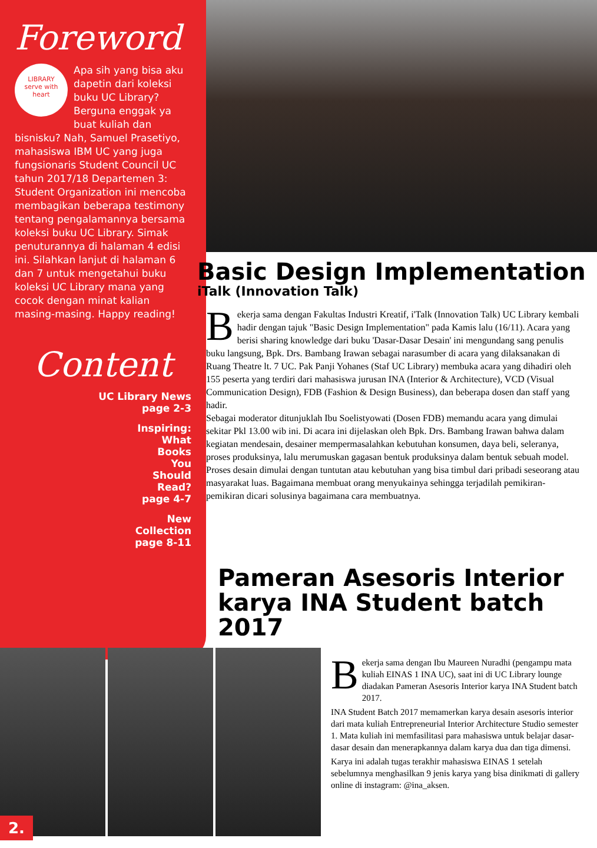Foreword
LIBRARY
serve with
heart
Apa sih yang bisa aku dapetin dari koleksi buku UC Library? Berguna enggak ya buat kuliah dan bisnisku? Nah, Samuel Prasetiyo, mahasiswa IBM UC yang juga fungsionaris Student Council UC tahun 2017/18 Departemen 3: Student Organization ini mencoba membagikan beberapa testimony tentang pengalamannya bersama koleksi buku UC Library. Simak penuturannya di halaman 4 edisi ini. Silahkan lanjut di halaman 6 dan 7 untuk mengetahui buku koleksi UC Library mana yang cocok dengan minat kalian masing-masing. Happy reading!
Content
UC Library News
page 2-3
Inspiring:
What
Books
You
Should
Read?
page 4-7
New
Collection
page 8-11
Basic Design Implementation
iTalk (Innovation Talk)
Bekerja sama dengan Fakultas Industri Kreatif, i'Talk (Innovation Talk) UC Library kembali hadir dengan tajuk "Basic Design Implementation" pada Kamis lalu (16/11). Acara yang berisi sharing knowledge dari buku 'Dasar-Dasar Desain' ini mengundang sang penulis buku langsung, Bpk. Drs. Bambang Irawan sebagai narasumber di acara yang dilaksanakan di Ruang Theatre lt. 7 UC. Pak Panji Yohanes (Staf UC Library) membuka acara yang dihadiri oleh 155 peserta yang terdiri dari mahasiswa jurusan INA (Interior & Architecture), VCD (Visual Communication Design), FDB (Fashion & Design Business), dan beberapa dosen dan staff yang hadir.
Sebagai moderator ditunjuklah Ibu Soelistyowati (Dosen FDB) memandu acara yang dimulai sekitar Pkl 13.00 wib ini. Di acara ini dijelaskan oleh Bpk. Drs. Bambang Irawan bahwa dalam kegiatan mendesain, desainer mempermasalahkan kebutuhan konsumen, daya beli, seleranya, proses produksinya, lalu merumuskan gagasan bentuk produksinya dalam bentuk sebuah model. Proses desain dimulai dengan tuntutan atau kebutuhan yang bisa timbul dari pribadi seseorang atau masyarakat luas. Bagaimana membuat orang menyukainya sehingga terjadilah pemikiran-pemikiran dicari solusinya bagaimana cara membuatnya.
Pameran Asesoris Interior karya INA Student batch 2017
Bekerja sama dengan Ibu Maureen Nuradhi (pengampu mata kuliah EINAS 1 INA UC), saat ini di UC Library lounge diadakan Pameran Asesoris Interior karya INA Student batch 2017.
INA Student Batch 2017 memamerkan karya desain asesoris interior dari mata kuliah Entrepreneurial Interior Architecture Studio semester 1. Mata kuliah ini memfasilitasi para mahasiswa untuk belajar dasar-dasar desain dan menerapkannya dalam karya dua dan tiga dimensi.
Karya ini adalah tugas terakhir mahasiswa EINAS 1 setelah sebelumnya menghasilkan 9 jenis karya yang bisa dinikmati di gallery online di instagram: @ina_aksen.
2.